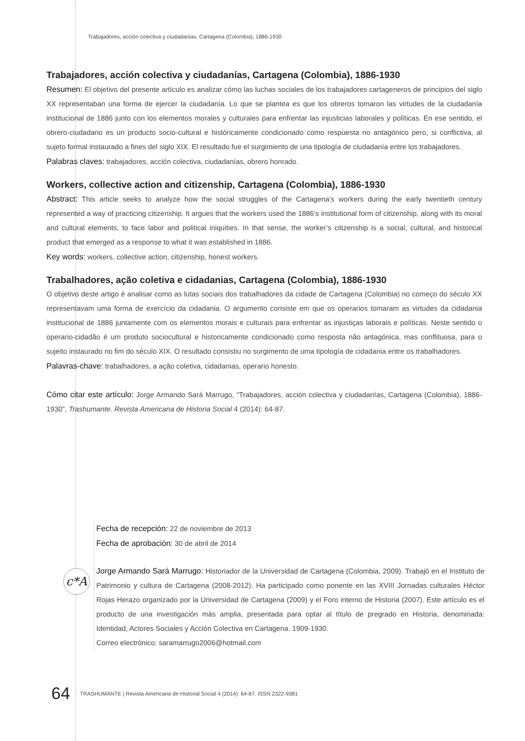Trabajadores, acción colectiva y ciudadanías, Cartagena (Colombia), 1886-1930
Trabajadores, acción colectiva y ciudadanías, Cartagena (Colombia), 1886-1930
Resumen: El objetivo del presente artículo es analizar cómo las luchas sociales de los trabajadores cartageneros de principios del siglo XX representaban una forma de ejercer la ciudadanía. Lo que se plantea es que los obreros tomaron las virtudes de la ciudadanía institucional de 1886 junto con los elementos morales y culturales para enfrentar las injusticias laborales y políticas. En ese sentido, el obrero-ciudadano es un producto socio-cultural e históricamente condicionado como respuesta no antagónico pero, si conflictiva, al sujeto formal instaurado a fines del siglo XIX. El resultado fue el surgimiento de una tipología de ciudadanía entre los trabajadores.
Palabras claves: trabajadores, acción colectiva, ciudadanías, obrero honrado.
Workers, collective action and citizenship, Cartagena (Colombia), 1886-1930
Abstract: This article seeks to analyze how the social struggles of the Cartagena’s workers during the early twentieth century represented a way of practicing citizenship. It argues that the workers used the 1886’s institutional form of citizenship, along with its moral and cultural elements, to face labor and political iniquities. In that sense, the worker’s citizenship is a social, cultural, and historical product that emerged as a response to what it was established in 1886.
Key words: workers, collective action, citizenship, honest workers.
Trabalhadores, ação coletiva e cidadanias, Cartagena (Colombia), 1886-1930
O objetivo deste artigo é analisar como as lutas sociais dos trabalhadores da cidade de Cartagena (Colombia) no começo do século XX representavam uma forma de exercício da cidadania. O argumento consiste em que os operarios tomaram as virtudes da cidadania institucional de 1886 juntamente com os elementos morais e culturais para enfrentar as injustiças laborais e políticas. Neste sentido o operario-cidadão é um produto sociocultural e historicamente condicionado como resposta não antagónica, mas conflituosa, para o sujeito instaurado no fim do século XIX. O resultado consistiu no surgimento de uma tipología de cidadania entre os trabalhadores.
Palavras-chave: trabalhadores, a ação coletiva, cidadanias, operario honesto.
Cómo citar este artículo: Jorge Armando Sará Marrugo, “Trabajadores, acción colectiva y ciudadanías, Cartagena (Colombia), 1886-1930”, Trashumante. Revista Americana de Historia Social 4 (2014): 64-87.
Fecha de recepción: 22 de noviembre de 2013
Fecha de aprobación: 30 de abril de 2014
Jorge Armando Sará Marrugo: Historiador de la Universidad de Cartagena (Colombia, 2009). Trabajó en el Instituto de Patrimonio y cultura de Cartagena (2008-2012). Ha participado como ponente en las XVIII Jornadas culturales Héctor Rojas Herazo organizado por la Universidad de Cartagena (2009) y el Foro interno de Historia (2007). Este artículo es el producto de una investigación más amplia, presentada para optar al título de pregrado en Historia, denominada: Identidad, Actores Sociales y Acción Colectiva en Cartagena. 1909-1930.
Correo electrónico: saramarrugo2006@hotmail.com
c*A
64 TRASHUMANTE | Revista Americana de Historial Social 4 (2014): 64-87. ISSN 2322-9381